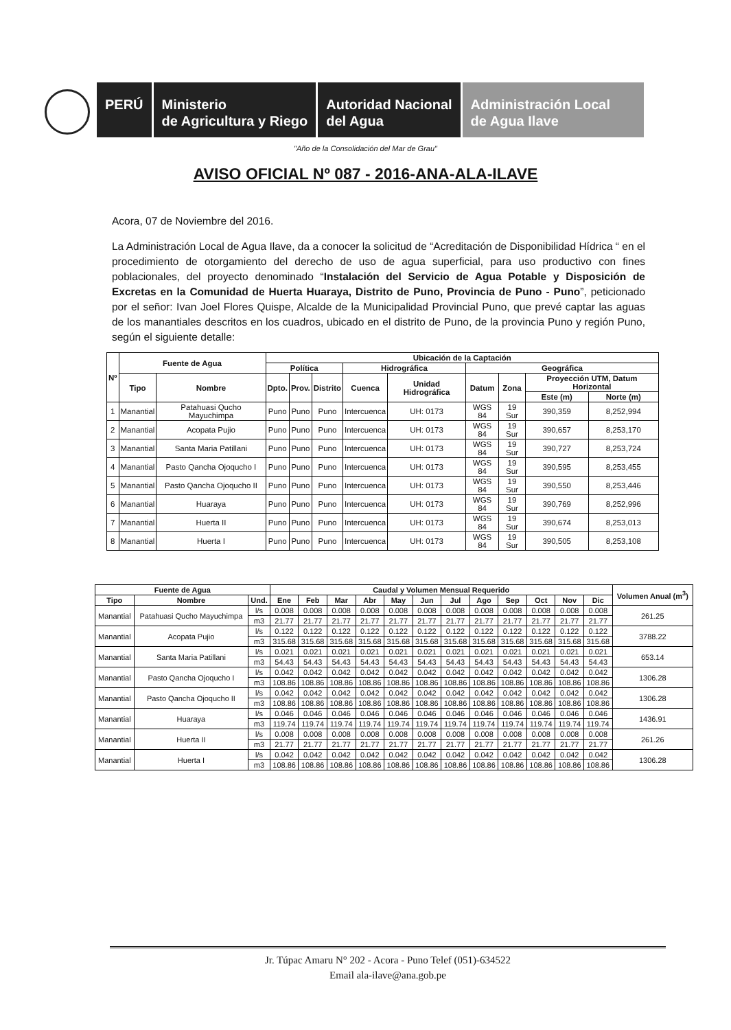PERÚ Ministerio
de Agricultura y Riego
Autoridad Nacional
del Agua
Administración Local
de Agua Ilave
"Año de la Consolidación del Mar de Grau"
AVISO OFICIAL Nº 087 - 2016-ANA-ALA-ILAVE
Acora, 07 de Noviembre del 2016.
La Administración Local de Agua Ilave, da a conocer la solicitud de “Acreditación de Disponibilidad Hídrica “ en el procedimiento de otorgamiento del derecho de uso de agua superficial, para uso productivo con fines poblacionales, del proyecto denominado “Instalación del Servicio de Agua Potable y Disposición de Excretas en la Comunidad de Huerta Huaraya, Distrito de Puno, Provincia de Puno - Puno”, peticionado por el señor: Ivan Joel Flores Quispe, Alcalde de la Municipalidad Provincial Puno, que prevé captar las aguas de los manantiales descritos en los cuadros, ubicado en el distrito de Puno, de la provincia Puno y región Puno, según el siguiente detalle:
| Nº | Fuente de Agua | | Ubicación de la Captación | | | | | | | | |
| --- | --- | --- | --- | --- | --- | --- | --- | --- | --- | --- | --- |
| | | | Política | | | Hidrográfica | | Geográfica | | | |
| | Tipo | Nombre | Dpto. | Prov. | Distrito | Cuenca | Unidad Hidrográfica | Datum | Zona | Proyección UTM, Datum Horizontal | |
| | | | | | | | | | | Este (m) | Norte (m) |
| 1 | Manantial | Patahuasi Qucho Mayuchimpa | Puno | Puno | Puno | Intercuenca | UH: 0173 | WGS 84 | 19 Sur | 390,359 | 8,252,994 |
| 2 | Manantial | Acopata Pujio | Puno | Puno | Puno | Intercuenca | UH: 0173 | WGS 84 | 19 Sur | 390,657 | 8,253,170 |
| 3 | Manantial | Santa Maria Patillani | Puno | Puno | Puno | Intercuenca | UH: 0173 | WGS 84 | 19 Sur | 390,727 | 8,253,724 |
| 4 | Manantial | Pasto Qancha Ojoqucho I | Puno | Puno | Puno | Intercuenca | UH: 0173 | WGS 84 | 19 Sur | 390,595 | 8,253,455 |
| 5 | Manantial | Pasto Qancha Ojoqucho II | Puno | Puno | Puno | Intercuenca | UH: 0173 | WGS 84 | 19 Sur | 390,550 | 8,253,446 |
| 6 | Manantial | Huaraya | Puno | Puno | Puno | Intercuenca | UH: 0173 | WGS 84 | 19 Sur | 390,769 | 8,252,996 |
| 7 | Manantial | Huerta II | Puno | Puno | Puno | Intercuenca | UH: 0173 | WGS 84 | 19 Sur | 390,674 | 8,253,013 |
| 8 | Manantial | Huerta I | Puno | Puno | Puno | Intercuenca | UH: 0173 | WGS 84 | 19 Sur | 390,505 | 8,253,108 |
| Fuente de Agua | | | Caudal y Volumen Mensual Requerido | | | | | | | | | | | | Volumen Anual (m<sup>3</sup>) |
| --- | --- | --- | --- | --- | --- | --- | --- | --- | --- | --- | --- | --- | --- | --- | --- |
| Tipo | Nombre | Und. | Ene | Feb | Mar | Abr | May | Jun | Jul | Ago | Sep | Oct | Nov | Dic | |
| Manantial | Patahuasi Qucho Mayuchimpa | l/s | 0.008 | 0.008 | 0.008 | 0.008 | 0.008 | 0.008 | 0.008 | 0.008 | 0.008 | 0.008 | 0.008 | 0.008 | 261.25 |
| | | m3 | 21.77 | 21.77 | 21.77 | 21.77 | 21.77 | 21.77 | 21.77 | 21.77 | 21.77 | 21.77 | 21.77 | 21.77 | |
| Manantial | Acopata Pujio | l/s | 0.122 | 0.122 | 0.122 | 0.122 | 0.122 | 0.122 | 0.122 | 0.122 | 0.122 | 0.122 | 0.122 | 0.122 | 3788.22 |
| | | m3 | 315.68 | 315.68 | 315.68 | 315.68 | 315.68 | 315.68 | 315.68 | 315.68 | 315.68 | 315.68 | 315.68 | 315.68 | |
| Manantial | Santa Maria Patillani | l/s | 0.021 | 0.021 | 0.021 | 0.021 | 0.021 | 0.021 | 0.021 | 0.021 | 0.021 | 0.021 | 0.021 | 0.021 | 653.14 |
| | | m3 | 54.43 | 54.43 | 54.43 | 54.43 | 54.43 | 54.43 | 54.43 | 54.43 | 54.43 | 54.43 | 54.43 | 54.43 | |
| Manantial | Pasto Qancha Ojoqucho I | l/s | 0.042 | 0.042 | 0.042 | 0.042 | 0.042 | 0.042 | 0.042 | 0.042 | 0.042 | 0.042 | 0.042 | 0.042 | 1306.28 |
| | | m3 | 108.86 | 108.86 | 108.86 | 108.86 | 108.86 | 108.86 | 108.86 | 108.86 | 108.86 | 108.86 | 108.86 | 108.86 | |
| Manantial | Pasto Qancha Ojoqucho II | l/s | 0.042 | 0.042 | 0.042 | 0.042 | 0.042 | 0.042 | 0.042 | 0.042 | 0.042 | 0.042 | 0.042 | 0.042 | 1306.28 |
| | | m3 | 108.86 | 108.86 | 108.86 | 108.86 | 108.86 | 108.86 | 108.86 | 108.86 | 108.86 | 108.86 | 108.86 | 108.86 | |
| Manantial | Huaraya | l/s | 0.046 | 0.046 | 0.046 | 0.046 | 0.046 | 0.046 | 0.046 | 0.046 | 0.046 | 0.046 | 0.046 | 0.046 | 1436.91 |
| | | m3 | 119.74 | 119.74 | 119.74 | 119.74 | 119.74 | 119.74 | 119.74 | 119.74 | 119.74 | 119.74 | 119.74 | 119.74 | |
| Manantial | Huerta II | l/s | 0.008 | 0.008 | 0.008 | 0.008 | 0.008 | 0.008 | 0.008 | 0.008 | 0.008 | 0.008 | 0.008 | 0.008 | 261.26 |
| | | m3 | 21.77 | 21.77 | 21.77 | 21.77 | 21.77 | 21.77 | 21.77 | 21.77 | 21.77 | 21.77 | 21.77 | 21.77 | |
| Manantial | Huerta I | l/s | 0.042 | 0.042 | 0.042 | 0.042 | 0.042 | 0.042 | 0.042 | 0.042 | 0.042 | 0.042 | 0.042 | 0.042 | 1306.28 |
| | | m3 | 108.86 | 108.86 | 108.86 | 108.86 | 108.86 | 108.86 | 108.86 | 108.86 | 108.86 | 108.86 | 108.86 | 108.86 | |
Jr. Túpac Amaru N° 202 - Acora - Puno Telef (051)-634522
Email ala-ilave@ana.gob.pe